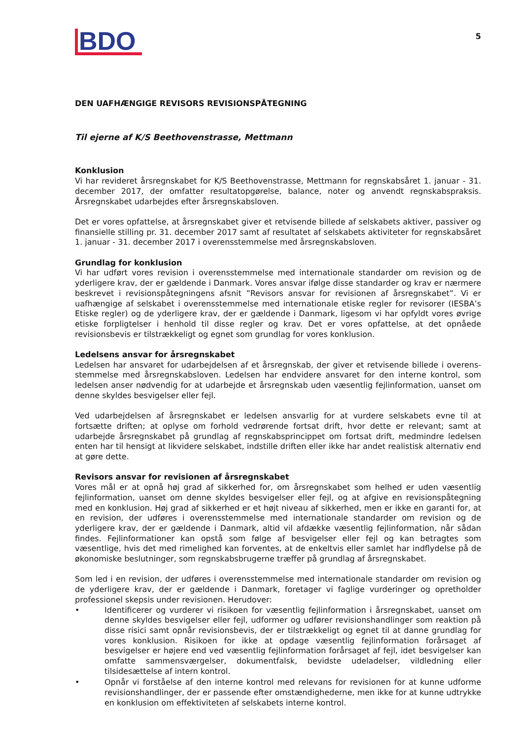BDO
5
DEN UAFHÆNGIGE REVISORS REVISIONSPÅTEGNING
Til ejerne af K/S Beethovenstrasse, Mettmann
Konklusion
Vi har revideret årsregnskabet for K/S Beethovenstrasse, Mettmann for regnskabsåret 1. januar - 31. december 2017, der omfatter resultatopgørelse, balance, noter og anvendt regnskabspraksis. Årsregn­skabet udarbejdes efter årsregnskabsloven.
Det er vores opfattelse, at årsregnskabet giver et retvisende billede af selskabets aktiver, passiver og finansielle stilling pr. 31. december 2017 samt af resultatet af selskabets aktiviteter for regnskabsåret 1. januar - 31. december 2017 i overensstemmelse med årsregnskabsloven.
Grundlag for konklusion
Vi har udført vores revision i overensstemmelse med internationale standarder om revision og de yderligere krav, der er gældende i Danmark. Vores ansvar ifølge disse standarder og krav er nærmere beskrevet i revisionspåtegningens afsnit ”Revisors ansvar for revisionen af årsregnskabet”. Vi er uafhængige af selskabet i overensstemmelse med internationale etiske regler for revisorer (IESBA’s Etiske regler) og de yderligere krav, der er gældende i Danmark, ligesom vi har opfyldt vores øvrige etiske forpligtelser i henhold til disse regler og krav. Det er vores opfattelse, at det opnåede revisionsbevis er tilstrækkeligt og egnet som grundlag for vores konklusion.
Ledelsens ansvar for årsregnskabet
Ledelsen har ansvaret for udarbejdelsen af et årsregnskab, der giver et retvisende billede i overens­stemmelse med årsregnskabsloven. Ledelsen har endvidere ansvaret for den interne kontrol, som ledelsen anser nødvendig for at udarbejde et årsregnskab uden væsentlig fejlinformation, uanset om denne skyldes besvigelser eller fejl.
Ved udarbejdelsen af årsregnskabet er ledelsen ansvarlig for at vurdere selskabets evne til at fortsætte driften; at oplyse om forhold vedrørende fortsat drift, hvor dette er relevant; samt at udarbejde års­regnskabet på grundlag af regnskabsprincippet om fortsat drift, medmindre ledelsen enten har til hensigt at likvidere selskabet, indstille driften eller ikke har andet realistisk alternativ end at gøre dette.
Revisors ansvar for revisionen af årsregnskabet
Vores mål er at opnå høj grad af sikkerhed for, om årsregnskabet som helhed er uden væsentlig fejlinformation, uanset om denne skyldes besvigelser eller fejl, og at afgive en revisionspåtegning med en konklusion. Høj grad af sikkerhed er et højt niveau af sikkerhed, men er ikke en garanti for, at en revision, der udføres i overensstemmelse med internationale standarder om revision og de yderligere krav, der er gældende i Danmark, altid vil afdække væsentlig fejlinformation, når sådan findes. Fejlinformationer kan opstå som følge af besvigelser eller fejl og kan betragtes som væsentlige, hvis det med rimelighed kan forventes, at de enkeltvis eller samlet har indflydelse på de økonomiske beslutninger, som regnskabsbrugerne træffer på grundlag af årsregnskabet.
Som led i en revision, der udføres i overensstemmelse med internationale standarder om revision og de yderligere krav, der er gældende i Danmark, foretager vi faglige vurderinger og opretholder professionel skepsis under revisionen. Herudover:
• Identificerer og vurderer vi risikoen for væsentlig fejlinformation i årsregnskabet, uanset om denne skyldes besvigelser eller fejl, udformer og udfører revisionshandlinger som reaktion på disse risici samt opnår revisionsbevis, der er tilstrækkeligt og egnet til at danne grundlag for vores konklusion. Risikoen for ikke at opdage væsentlig fejlinformation forårsaget af besvigelser er højere end ved væsentlig fejlinformation forårsaget af fejl, idet besvigelser kan omfatte sammensværgelser, dokumentfalsk, bevidste udeladelser, vildledning eller tilsidesættelse af intern kontrol.
• Opnår vi forståelse af den interne kontrol med relevans for revisionen for at kunne udforme revisionshandlinger, der er passende efter omstændighederne, men ikke for at kunne udtrykke en konklusion om effektiviteten af selskabets interne kontrol.